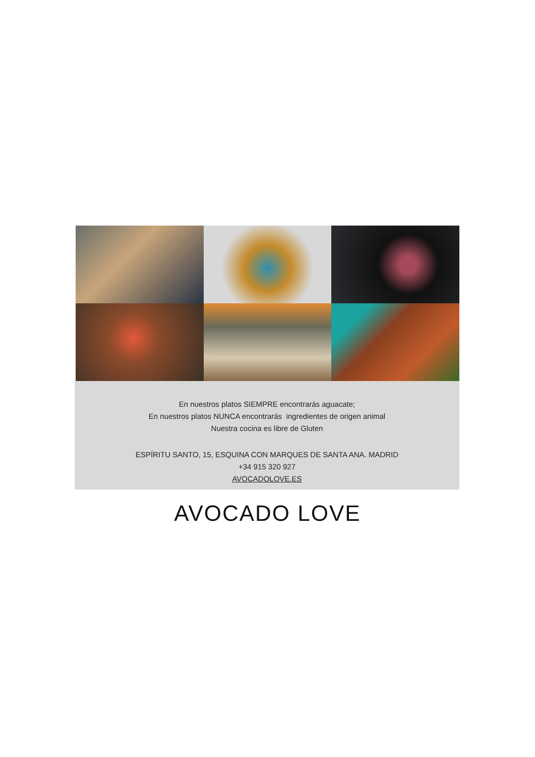En nuestros platos SIEMPRE encontrarás aguacate;
En nuestros platos NUNCA encontrarás ingredientes de origen animal
Nuestra cocina es libre de Gluten
ESPÍRITU SANTO, 15, ESQUINA CON MARQUES DE SANTA ANA. MADRID
+34 915 320 927
AVOCADOLOVE.ES
AVOCADO LOVE